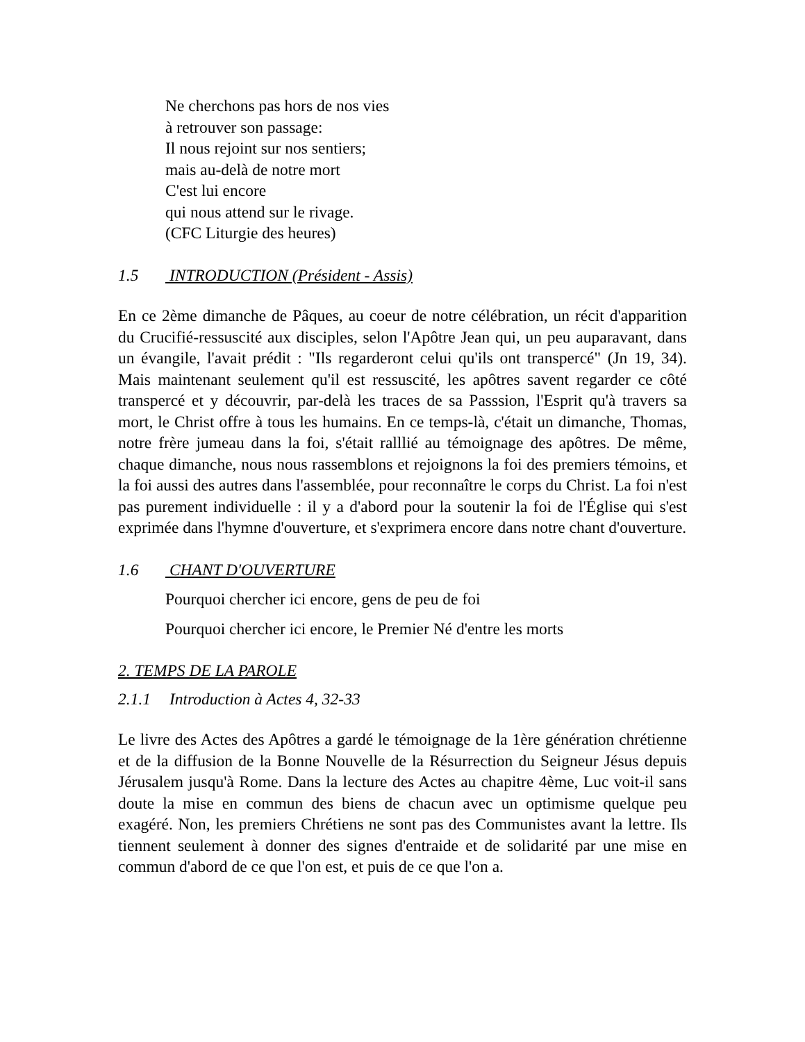Ne cherchons pas hors de nos vies
à retrouver son passage:
Il nous rejoint sur nos sentiers;
mais au-delà de notre mort
C'est lui encore
qui nous attend sur le rivage.
(CFC Liturgie des heures)
1.5 INTRODUCTION (Président - Assis)
En ce 2ème dimanche de Pâques, au coeur de notre célébration, un récit d'apparition du Crucifié-ressuscité aux disciples, selon l'Apôtre Jean qui, un peu auparavant, dans un évangile, l'avait prédit : "Ils regarderont celui qu'ils ont transpercé" (Jn 19, 34). Mais maintenant seulement qu'il est ressuscité, les apôtres savent regarder ce côté transpercé et y découvrir, par-delà les traces de sa Passsion, l'Esprit qu'à travers sa mort, le Christ offre à tous les humains. En ce temps-là, c'était un dimanche, Thomas, notre frère jumeau dans la foi, s'était ralllié au témoignage des apôtres. De même, chaque dimanche, nous nous rassemblons et rejoignons la foi des premiers témoins, et la foi aussi des autres dans l'assemblée, pour reconnaître le corps du Christ. La foi n'est pas purement individuelle : il y a d'abord pour la soutenir la foi de l'Église qui s'est exprimée dans l'hymne d'ouverture, et s'exprimera encore dans notre chant d'ouverture.
1.6 CHANT D'OUVERTURE
Pourquoi chercher ici encore, gens de peu de foi
Pourquoi chercher ici encore, le Premier Né d'entre les morts
2. TEMPS DE LA PAROLE
2.1.1 Introduction à Actes 4, 32-33
Le livre des Actes des Apôtres a gardé le témoignage de la 1ère génération chrétienne et de la diffusion de la Bonne Nouvelle de la Résurrection du Seigneur Jésus depuis Jérusalem jusqu'à Rome. Dans la lecture des Actes au chapitre 4ème, Luc voit-il sans doute la mise en commun des biens de chacun avec un optimisme quelque peu exagéré. Non, les premiers Chrétiens ne sont pas des Communistes avant la lettre. Ils tiennent seulement à donner des signes d'entraide et de solidarité par une mise en commun d'abord de ce que l'on est, et puis de ce que l'on a.